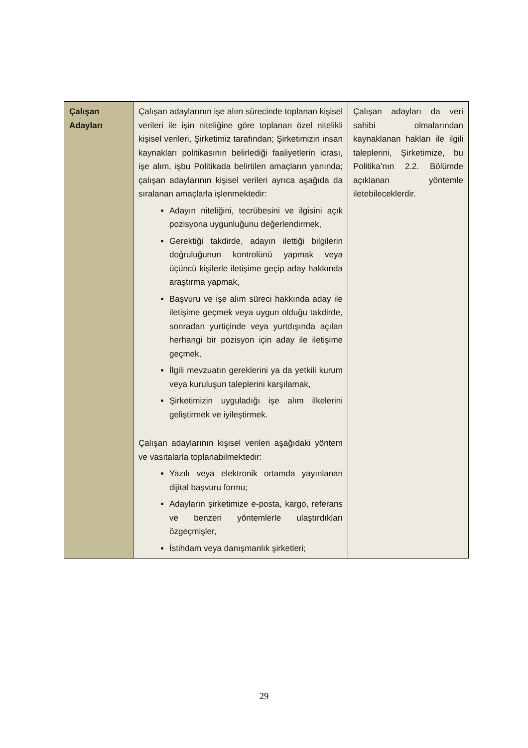| Çalışan Adayları | Çalışan adaylarının işe alım sürecinde toplanan kişisel verileri ile işin niteliğine göre toplanan özel nitelikli kişisel verileri, Şirketimiz tarafından; Şirketimizin insan kaynakları politikasının belirlediği faaliyetlerin icrası, işe alım, işbu Politikada belirtilen amaçların yanında; çalışan adaylarının kişisel verileri ayrıca aşağıda da sıralanan amaçlarla işlenmektedir: Adayın niteliğini, tecrübesini ve ilgisini açık pozisyona uygunluğunu değerlendirmek, Gerektiği takdirde, adayın ilettiği bilgilerin doğruluğunun kontrolünü yapmak veya üçüncü kişilerle iletişime geçip aday hakkında araştırma yapmak, Başvuru ve işe alım süreci hakkında aday ile iletişime geçmek veya uygun olduğu takdirde, sonradan yurtiçinde veya yurtdışında açılan herhangi bir pozisyon için aday ile iletişime geçmek, İlgili mevzuatın gereklerini ya da yetkili kurum veya kuruluşun taleplerini karşılamak, Şirketimizin uyguladığı işe alım ilkelerini geliştirmek ve iyileştirmek. Çalışan adaylarının kişisel verileri aşağıdaki yöntem ve vasıtalarla toplanabilmektedir: Yazılı veya elektronik ortamda yayınlanan dijital başvuru formu; Adayların şirketimize e-posta, kargo, referans ve benzeri yöntemlerle ulaştırdıkları özgeçmişler, İstihdam veya danışmanlık şirketleri; | Çalışan adayları da veri sahibi olmalarından kaynaklanan hakları ile ilgili taleplerini, Şirketimize, bu Politika’nın 2.2. Bölümde açıklanan yöntemle iletebileceklerdir. |
29